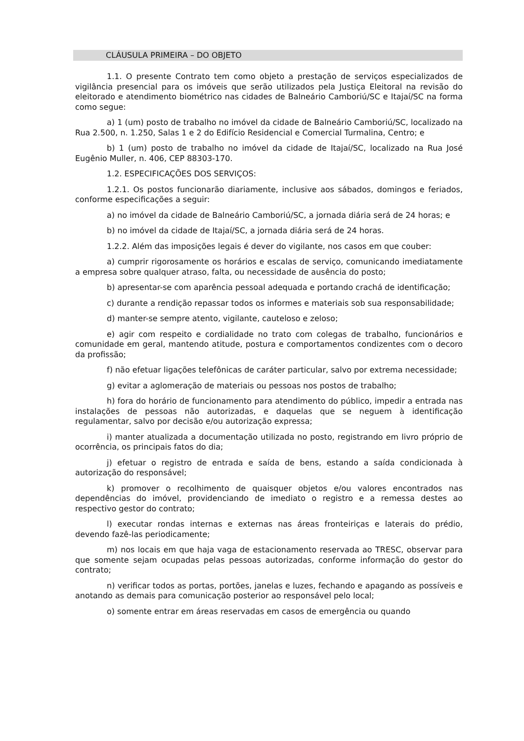CLÁUSULA PRIMEIRA – DO OBJETO
1.1. O presente Contrato tem como objeto a prestação de serviços especializados de vigilância presencial para os imóveis que serão utilizados pela Justiça Eleitoral na revisão do eleitorado e atendimento biométrico nas cidades de Balneário Camboriú/SC e Itajaí/SC na forma como segue:
a) 1 (um) posto de trabalho no imóvel da cidade de Balneário Camboriú/SC, localizado na Rua 2.500, n. 1.250, Salas 1 e 2 do Edifício Residencial e Comercial Turmalina, Centro; e
b) 1 (um) posto de trabalho no imóvel da cidade de Itajaí/SC, localizado na Rua José Eugênio Muller, n. 406, CEP 88303-170.
1.2. ESPECIFICAÇÕES DOS SERVIÇOS:
1.2.1. Os postos funcionarão diariamente, inclusive aos sábados, domingos e feriados, conforme especificações a seguir:
a) no imóvel da cidade de Balneário Camboriú/SC, a jornada diária será de 24 horas; e
b) no imóvel da cidade de Itajaí/SC, a jornada diária será de 24 horas.
1.2.2. Além das imposições legais é dever do vigilante, nos casos em que couber:
a) cumprir rigorosamente os horários e escalas de serviço, comunicando imediatamente a empresa sobre qualquer atraso, falta, ou necessidade de ausência do posto;
b) apresentar-se com aparência pessoal adequada e portando crachá de identificação;
c) durante a rendição repassar todos os informes e materiais sob sua responsabilidade;
d) manter-se sempre atento, vigilante, cauteloso e zeloso;
e) agir com respeito e cordialidade no trato com colegas de trabalho, funcionários e comunidade em geral, mantendo atitude, postura e comportamentos condizentes com o decoro da profissão;
f) não efetuar ligações telefônicas de caráter particular, salvo por extrema necessidade;
g) evitar a aglomeração de materiais ou pessoas nos postos de trabalho;
h) fora do horário de funcionamento para atendimento do público, impedir a entrada nas instalações de pessoas não autorizadas, e daquelas que se neguem à identificação regulamentar, salvo por decisão e/ou autorização expressa;
i) manter atualizada a documentação utilizada no posto, registrando em livro próprio de ocorrência, os principais fatos do dia;
j) efetuar o registro de entrada e saída de bens, estando a saída condicionada à autorização do responsável;
k) promover o recolhimento de quaisquer objetos e/ou valores encontrados nas dependências do imóvel, providenciando de imediato o registro e a remessa destes ao respectivo gestor do contrato;
l) executar rondas internas e externas nas áreas fronteiriças e laterais do prédio, devendo fazê-las periodicamente;
m) nos locais em que haja vaga de estacionamento reservada ao TRESC, observar para que somente sejam ocupadas pelas pessoas autorizadas, conforme informação do gestor do contrato;
n) verificar todos as portas, portões, janelas e luzes, fechando e apagando as possíveis e anotando as demais para comunicação posterior ao responsável pelo local;
o) somente entrar em áreas reservadas em casos de emergência ou quando